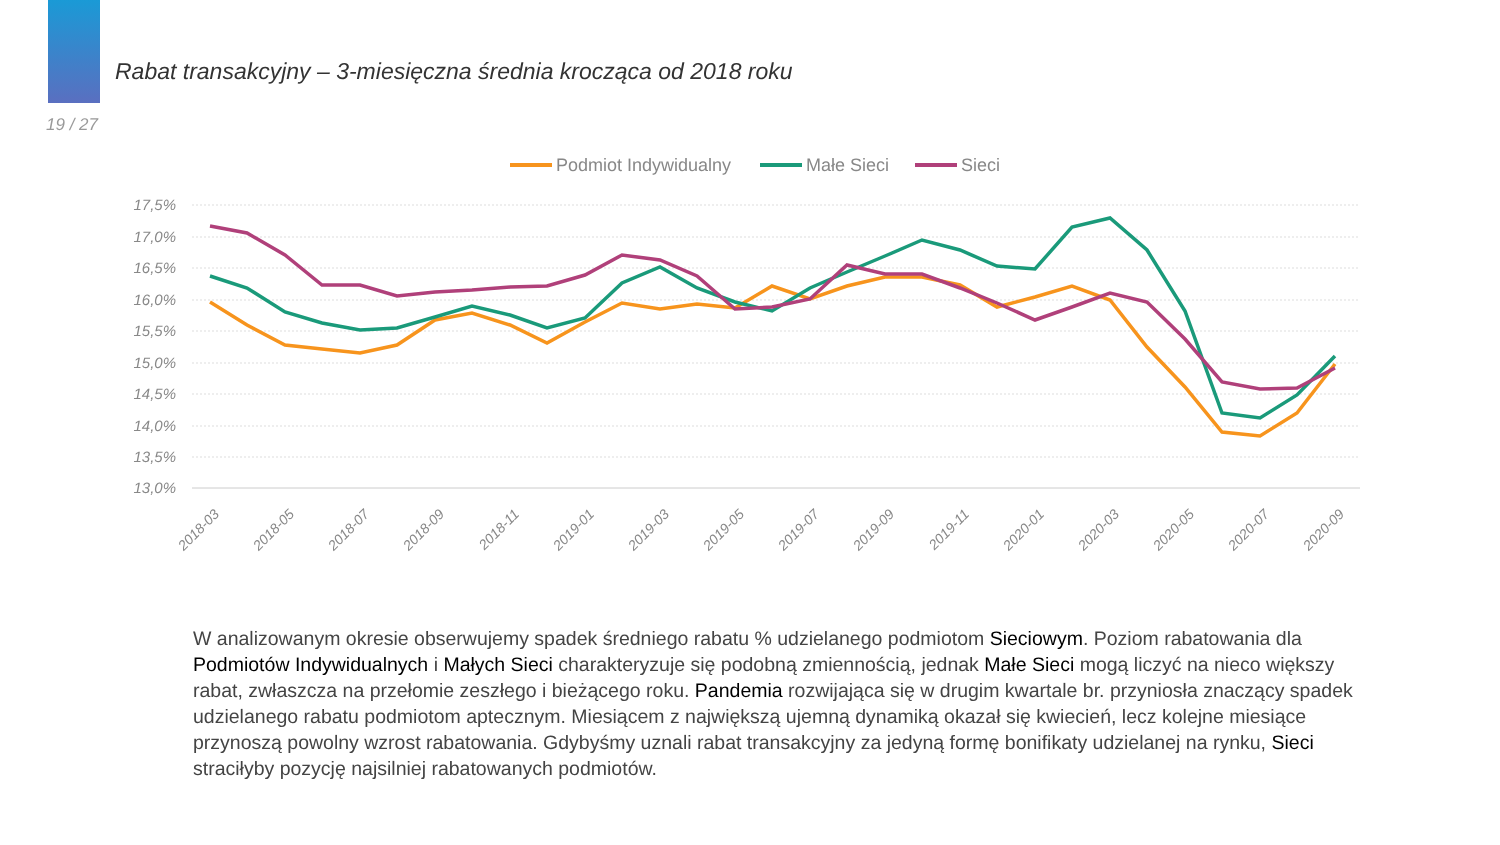Rabat transakcyjny – 3-miesięczna średnia krocząca od 2018 roku
19 / 27
Podmiot Indywidualny
Małe Sieci
Sieci
17,5%
17,0%
16,5%
16,0%
15,5%
15,0%
14,5%
14,0%
13,5%
13,0%
2018-03
2018-05
2018-07
2018-09
2018-11
2019-01
2019-03
2019-05
2019-07
2019-09
2019-11
2020-01
2020-03
2020-05
2020-07
2020-09
W analizowanym okresie obserwujemy spadek średniego rabatu % udzielanego podmiotom Sieciowym. Poziom rabatowania dla Podmiotów Indywidualnych i Małych Sieci charakteryzuje się podobną zmiennością, jednak Małe Sieci mogą liczyć na nieco większy rabat, zwłaszcza na przełomie zeszłego i bieżącego roku. Pandemia rozwijająca się w drugim kwartale br. przyniosła znaczący spadek udzielanego rabatu podmiotom aptecznym. Miesiącem z największą ujemną dynamiką okazał się kwiecień, lecz kolejne miesiące przynoszą powolny wzrost rabatowania. Gdybyśmy uznali rabat transakcyjny za jedyną formę bonifikaty udzielanej na rynku, Sieci straciłyby pozycję najsilniej rabatowanych podmiotów.